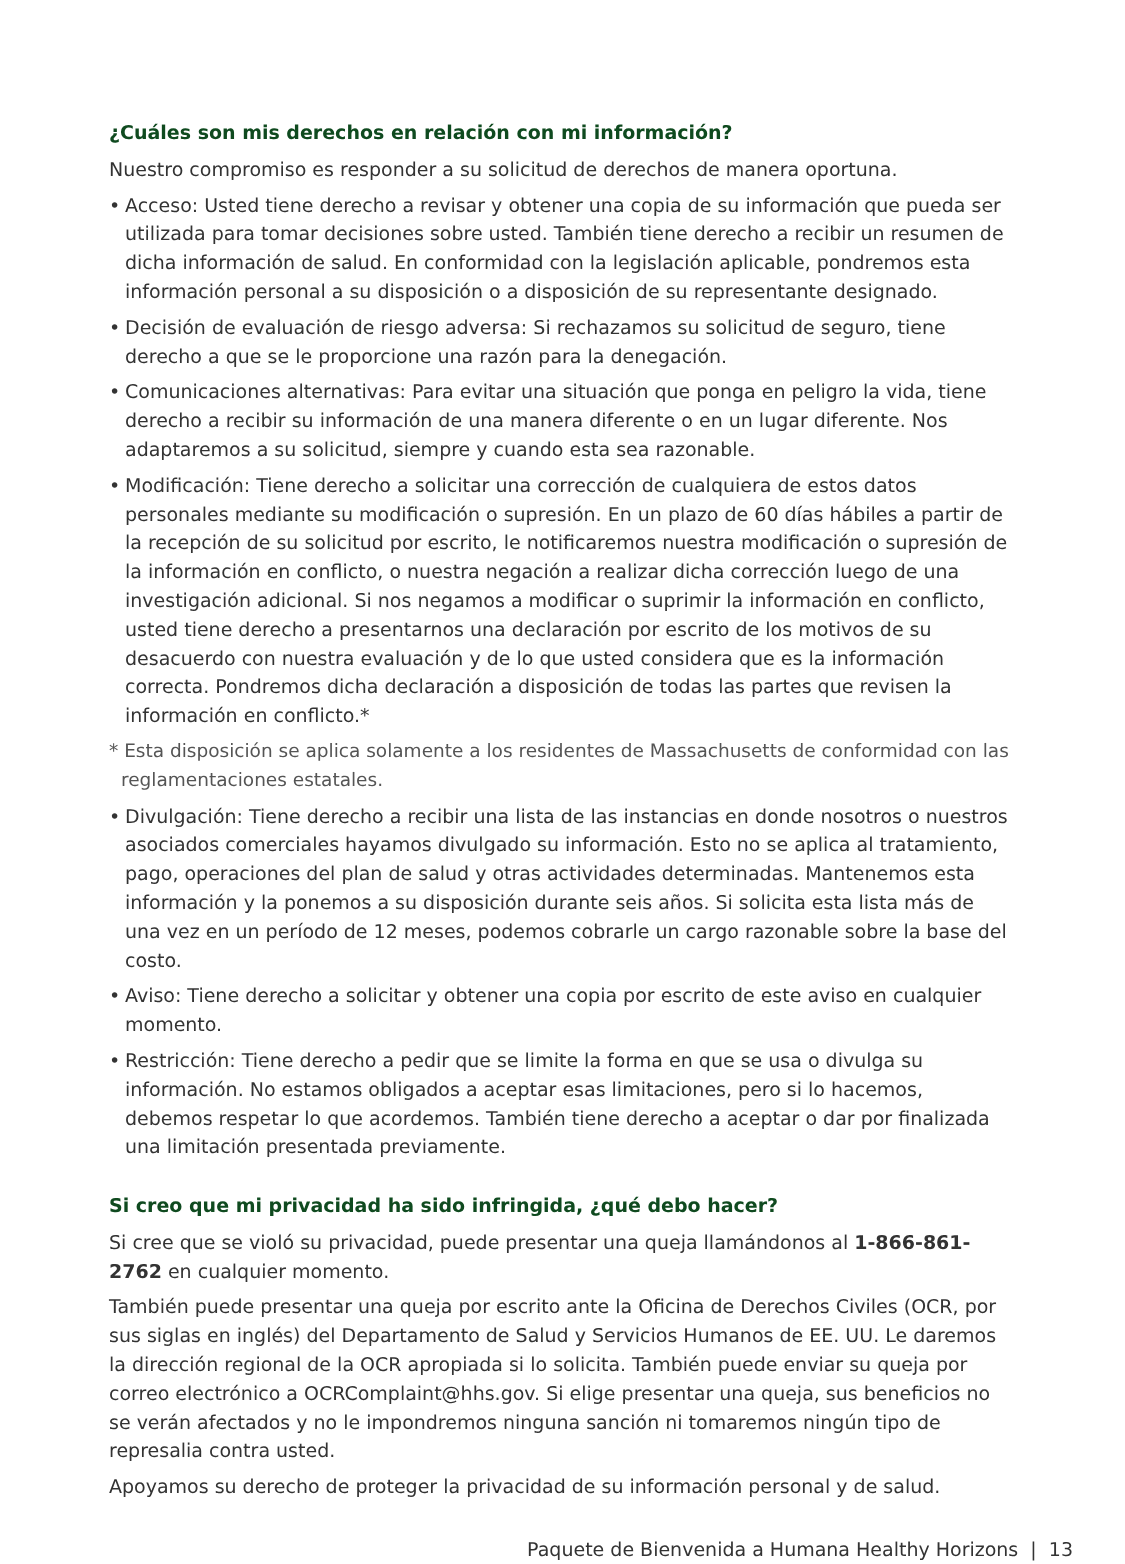¿Cuáles son mis derechos en relación con mi información?
Nuestro compromiso es responder a su solicitud de derechos de manera oportuna.
• Acceso: Usted tiene derecho a revisar y obtener una copia de su información que pueda ser utilizada para tomar decisiones sobre usted. También tiene derecho a recibir un resumen de dicha información de salud. En conformidad con la legislación aplicable, pondremos esta información personal a su disposición o a disposición de su representante designado.
• Decisión de evaluación de riesgo adversa: Si rechazamos su solicitud de seguro, tiene derecho a que se le proporcione una razón para la denegación.
• Comunicaciones alternativas: Para evitar una situación que ponga en peligro la vida, tiene derecho a recibir su información de una manera diferente o en un lugar diferente. Nos adaptaremos a su solicitud, siempre y cuando esta sea razonable.
• Modificación: Tiene derecho a solicitar una corrección de cualquiera de estos datos personales mediante su modificación o supresión. En un plazo de 60 días hábiles a partir de la recepción de su solicitud por escrito, le notificaremos nuestra modificación o supresión de la información en conflicto, o nuestra negación a realizar dicha corrección luego de una investigación adicional. Si nos negamos a modificar o suprimir la información en conflicto, usted tiene derecho a presentarnos una declaración por escrito de los motivos de su desacuerdo con nuestra evaluación y de lo que usted considera que es la información correcta. Pondremos dicha declaración a disposición de todas las partes que revisen la información en conflicto.*
* Esta disposición se aplica solamente a los residentes de Massachusetts de conformidad con las reglamentaciones estatales.
• Divulgación: Tiene derecho a recibir una lista de las instancias en donde nosotros o nuestros asociados comerciales hayamos divulgado su información. Esto no se aplica al tratamiento, pago, operaciones del plan de salud y otras actividades determinadas. Mantenemos esta información y la ponemos a su disposición durante seis años. Si solicita esta lista más de una vez en un período de 12 meses, podemos cobrarle un cargo razonable sobre la base del costo.
• Aviso: Tiene derecho a solicitar y obtener una copia por escrito de este aviso en cualquier momento.
• Restricción: Tiene derecho a pedir que se limite la forma en que se usa o divulga su información. No estamos obligados a aceptar esas limitaciones, pero si lo hacemos, debemos respetar lo que acordemos. También tiene derecho a aceptar o dar por finalizada una limitación presentada previamente.
Si creo que mi privacidad ha sido infringida, ¿qué debo hacer?
Si cree que se violó su privacidad, puede presentar una queja llamándonos al 1-866-861-2762 en cualquier momento.
También puede presentar una queja por escrito ante la Oficina de Derechos Civiles (OCR, por sus siglas en inglés) del Departamento de Salud y Servicios Humanos de EE. UU. Le daremos la dirección regional de la OCR apropiada si lo solicita. También puede enviar su queja por correo electrónico a OCRComplaint@hhs.gov. Si elige presentar una queja, sus beneficios no se verán afectados y no le impondremos ninguna sanción ni tomaremos ningún tipo de represalia contra usted.
Apoyamos su derecho de proteger la privacidad de su información personal y de salud.
Paquete de Bienvenida a Humana Healthy Horizons | 13